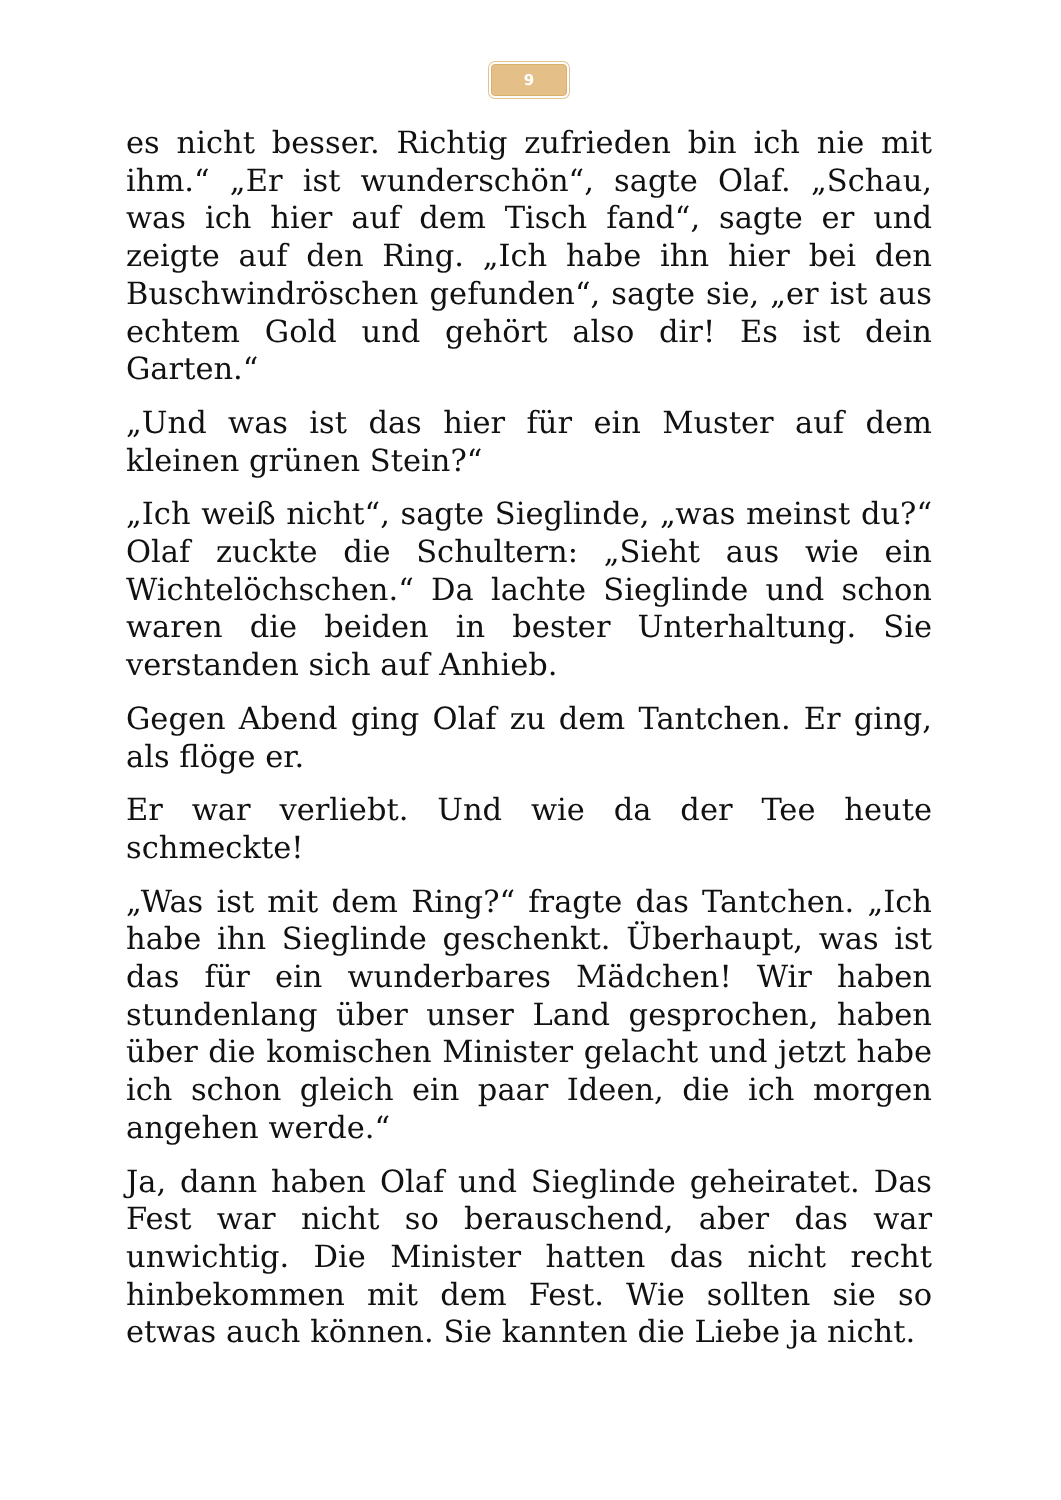9
es nicht besser. Richtig zufrieden bin ich nie mit ihm.“ „Er ist wunderschön“, sagte Olaf. „Schau, was ich hier auf dem Tisch fand“, sagte er und zeigte auf den Ring. „Ich habe ihn hier bei den Buschwindröschen gefunden“, sagte sie, „er ist aus echtem Gold und gehört also dir! Es ist dein Garten.“
„Und was ist das hier für ein Muster auf dem kleinen grünen Stein?“
„Ich weiß nicht“, sagte Sieglinde, „was meinst du?“ Olaf zuckte die Schultern: „Sieht aus wie ein Wichtelöchschen.“ Da lachte Sieglinde und schon waren die beiden in bester Unterhaltung. Sie verstanden sich auf Anhieb.
Gegen Abend ging Olaf zu dem Tantchen. Er ging, als flöge er.
Er war verliebt. Und wie da der Tee heute schmeckte!
„Was ist mit dem Ring?“ fragte das Tantchen. „Ich habe ihn Sieglinde geschenkt. Überhaupt, was ist das für ein wunderbares Mädchen! Wir haben stundenlang über unser Land gesprochen, haben über die komischen Minister gelacht und jetzt habe ich schon gleich ein paar Ideen, die ich morgen angehen werde.“
Ja, dann haben Olaf und Sieglinde geheiratet. Das Fest war nicht so berauschend, aber das war unwichtig. Die Minister hatten das nicht recht hinbekommen mit dem Fest. Wie sollten sie so etwas auch können. Sie kannten die Liebe ja nicht.